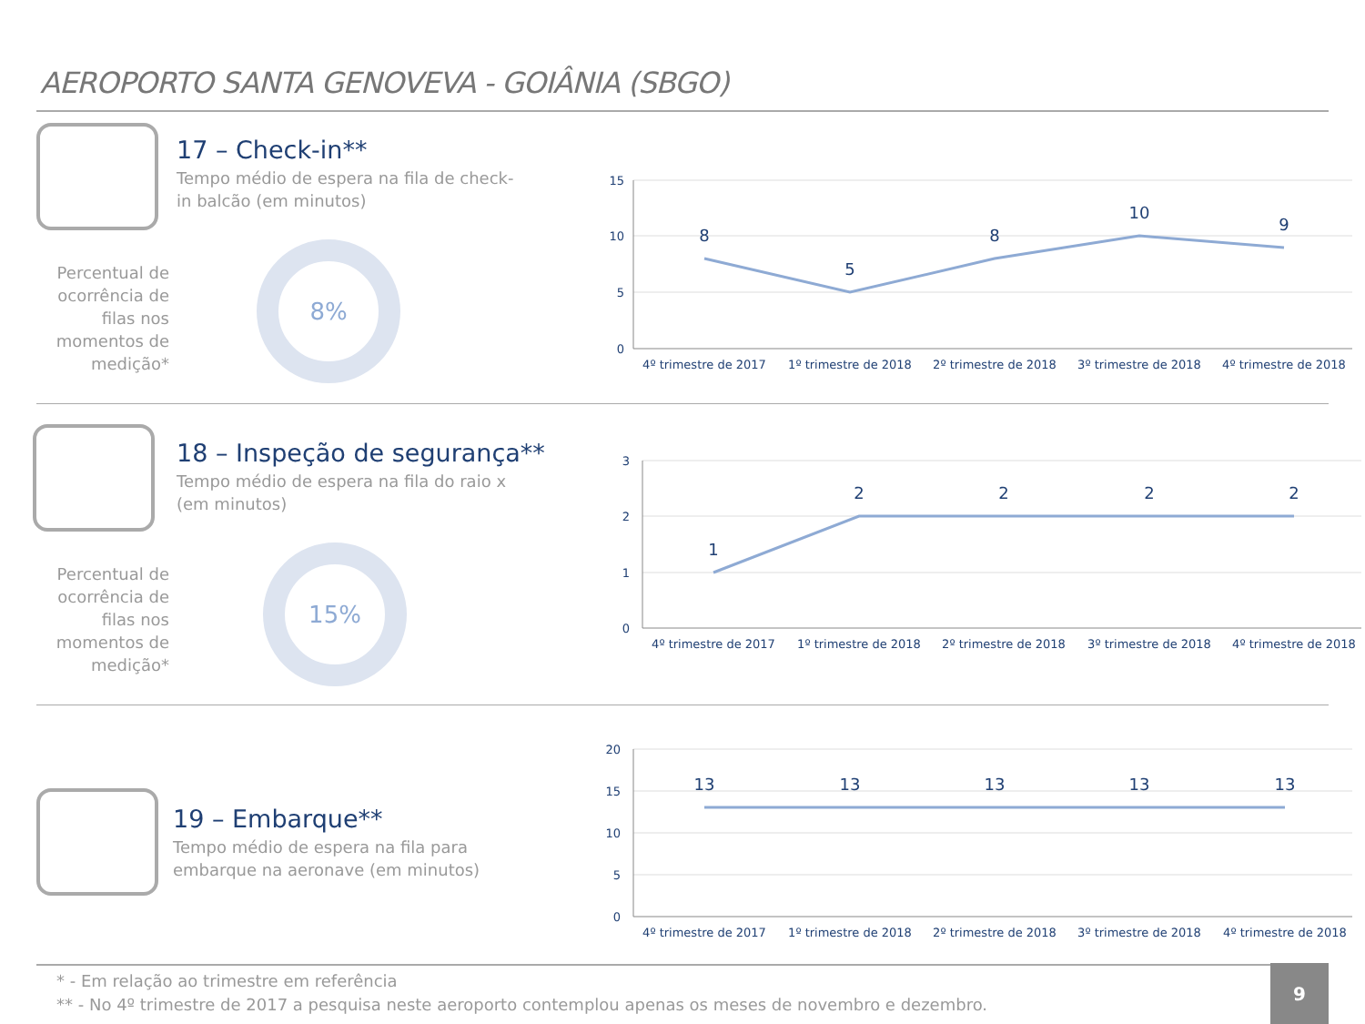AEROPORTO SANTA GENOVEVA - GOIÂNIA (SBGO)
17 – Check-in**
Tempo médio de espera na fila de check-in balcão (em minutos)
Percentual de ocorrência de filas nos momentos de medição*
8%
15
10
5
0
8
5
8
10
9
4º trimestre de 2017
1º trimestre de 2018
2º trimestre de 2018
3º trimestre de 2018
4º trimestre de 2018
18 – Inspeção de segurança**
Tempo médio de espera na fila do raio x (em minutos)
Percentual de ocorrência de filas nos momentos de medição*
15%
3
2
1
0
1
2
2
2
2
4º trimestre de 2017
1º trimestre de 2018
2º trimestre de 2018
3º trimestre de 2018
4º trimestre de 2018
19 – Embarque**
Tempo médio de espera na fila para embarque na aeronave (em minutos)
20
15
10
5
0
13
13
13
13
13
4º trimestre de 2017
1º trimestre de 2018
2º trimestre de 2018
3º trimestre de 2018
4º trimestre de 2018
* - Em relação ao trimestre em referência
** - No 4º trimestre de 2017 a pesquisa neste aeroporto contemplou apenas os meses de novembro e dezembro.
9